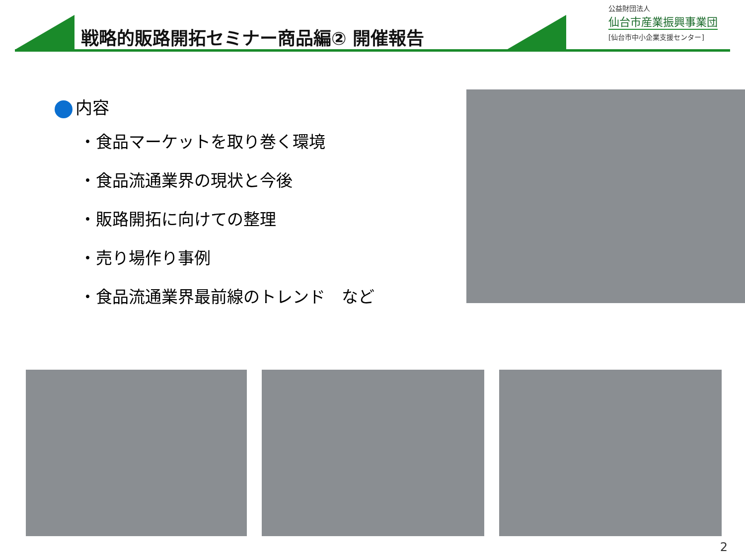戦略的販路開拓セミナー商品編② 開催報告
公益財団法人
仙台市産業振興事業団
[仙台市中小企業支援センター]
内容
・食品マーケットを取り巻く環境
・食品流通業界の現状と今後
・販路開拓に向けての整理
・売り場作り事例
・食品流通業界最前線のトレンド　など
2